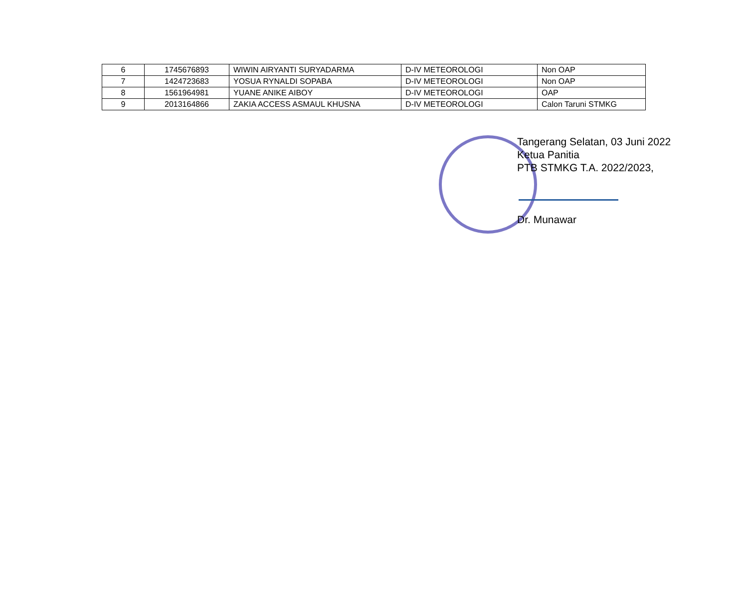| 6 | 1745676893 | WIWIN AIRYANTI SURYADARMA | D-IV METEOROLOGI | Non OAP |
| 7 | 1424723683 | YOSUA RYNALDI SOPABA | D-IV METEOROLOGI | Non OAP |
| 8 | 1561964981 | YUANE ANIKE AIBOY | D-IV METEOROLOGI | OAP |
| 9 | 2013164866 | ZAKIA ACCESS ASMAUL KHUSNA | D-IV METEOROLOGI | Calon Taruni STMKG |
Tangerang Selatan, 03 Juni 2022
Ketua Panitia
PTB STMKG T.A. 2022/2023,
Dr. Munawar